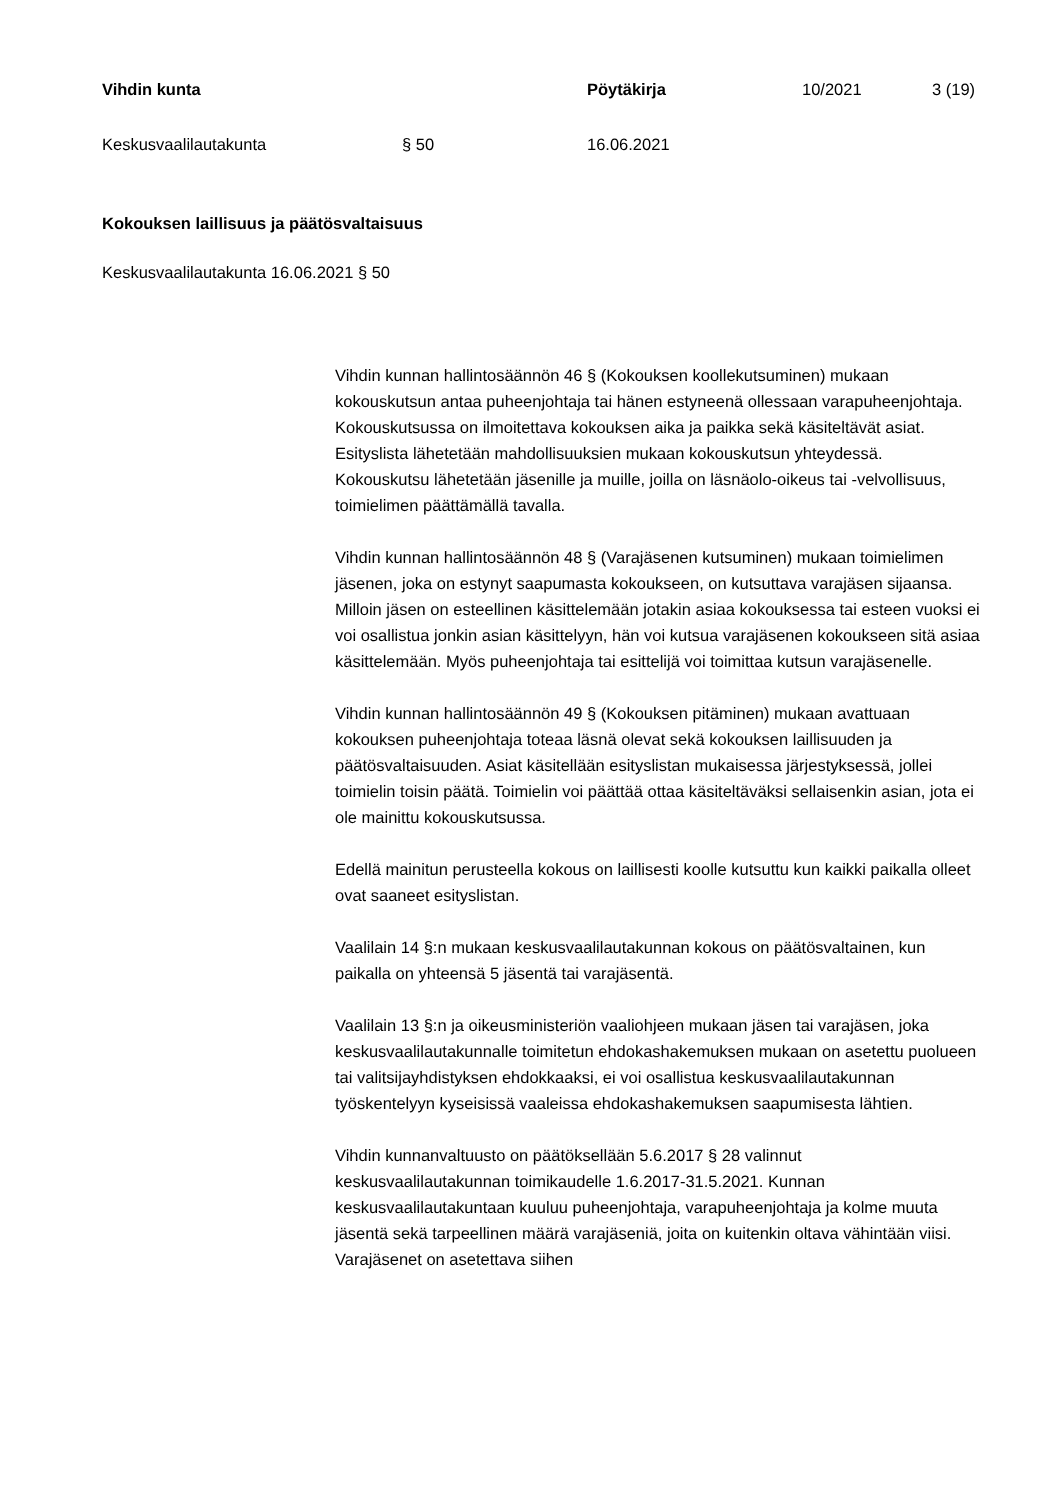Vihdin kunta Pöytäkirja 10/2021 3 (19)
Keskusvaalilautakunta § 50 16.06.2021
Kokouksen laillisuus ja päätösvaltaisuus
Keskusvaalilautakunta 16.06.2021 § 50
Vihdin kunnan hallintosäännön 46 § (Kokouksen koollekutsuminen) mukaan kokouskutsun antaa puheenjohtaja tai hänen estyneenä ollessaan varapuheenjohtaja. Kokouskutsussa on ilmoitettava kokouksen aika ja paikka sekä käsiteltävät asiat. Esityslista lähetetään mahdollisuuksien mukaan kokouskutsun yhteydessä. Kokouskutsu lähetetään jäsenille ja muille, joilla on läsnäolo-oikeus tai -velvollisuus, toimielimen päättämällä tavalla.
Vihdin kunnan hallintosäännön 48 § (Varajäsenen kutsuminen) mukaan toimielimen jäsenen, joka on estynyt saapumasta kokoukseen, on kutsuttava varajäsen sijaansa. Milloin jäsen on esteellinen käsittelemään jotakin asiaa kokouksessa tai esteen vuoksi ei voi osallistua jonkin asian käsittelyyn, hän voi kutsua varajäsenen kokoukseen sitä asiaa käsittelemään. Myös puheenjohtaja tai esittelijä voi toimittaa kutsun varajäsenelle.
Vihdin kunnan hallintosäännön 49 § (Kokouksen pitäminen) mukaan avattuaan kokouksen puheenjohtaja toteaa läsnä olevat sekä kokouksen laillisuuden ja päätösvaltaisuuden. Asiat käsitellään esityslistan mukaisessa järjestyksessä, jollei toimielin toisin päätä. Toimielin voi päättää ottaa käsiteltäväksi sellaisenkin asian, jota ei ole mainittu kokouskutsussa.
Edellä mainitun perusteella kokous on laillisesti koolle kutsuttu kun kaikki paikalla olleet ovat saaneet esityslistan.
Vaalilain 14 §:n mukaan keskusvaalilautakunnan kokous on päätösvaltainen, kun paikalla on yhteensä 5 jäsentä tai varajäsentä.
Vaalilain 13 §:n ja oikeusministeriön vaaliohjeen mukaan jäsen tai varajäsen, joka keskusvaalilautakunnalle toimitetun ehdokashakemuksen mukaan on asetettu puolueen tai valitsijayhdistyksen ehdokkaaksi, ei voi osallistua keskusvaalilautakunnan työskentelyyn kyseisissä vaaleissa ehdokashakemuksen saapumisesta lähtien.
Vihdin kunnanvaltuusto on päätöksellään 5.6.2017 § 28 valinnut keskusvaalilautakunnan toimikaudelle 1.6.2017-31.5.2021. Kunnan keskusvaalilautakuntaan kuuluu puheenjohtaja, varapuheenjohtaja ja kolme muuta jäsentä sekä tarpeellinen määrä varajäseniä, joita on kuitenkin oltava vähintään viisi. Varajäsenet on asetettava siihen